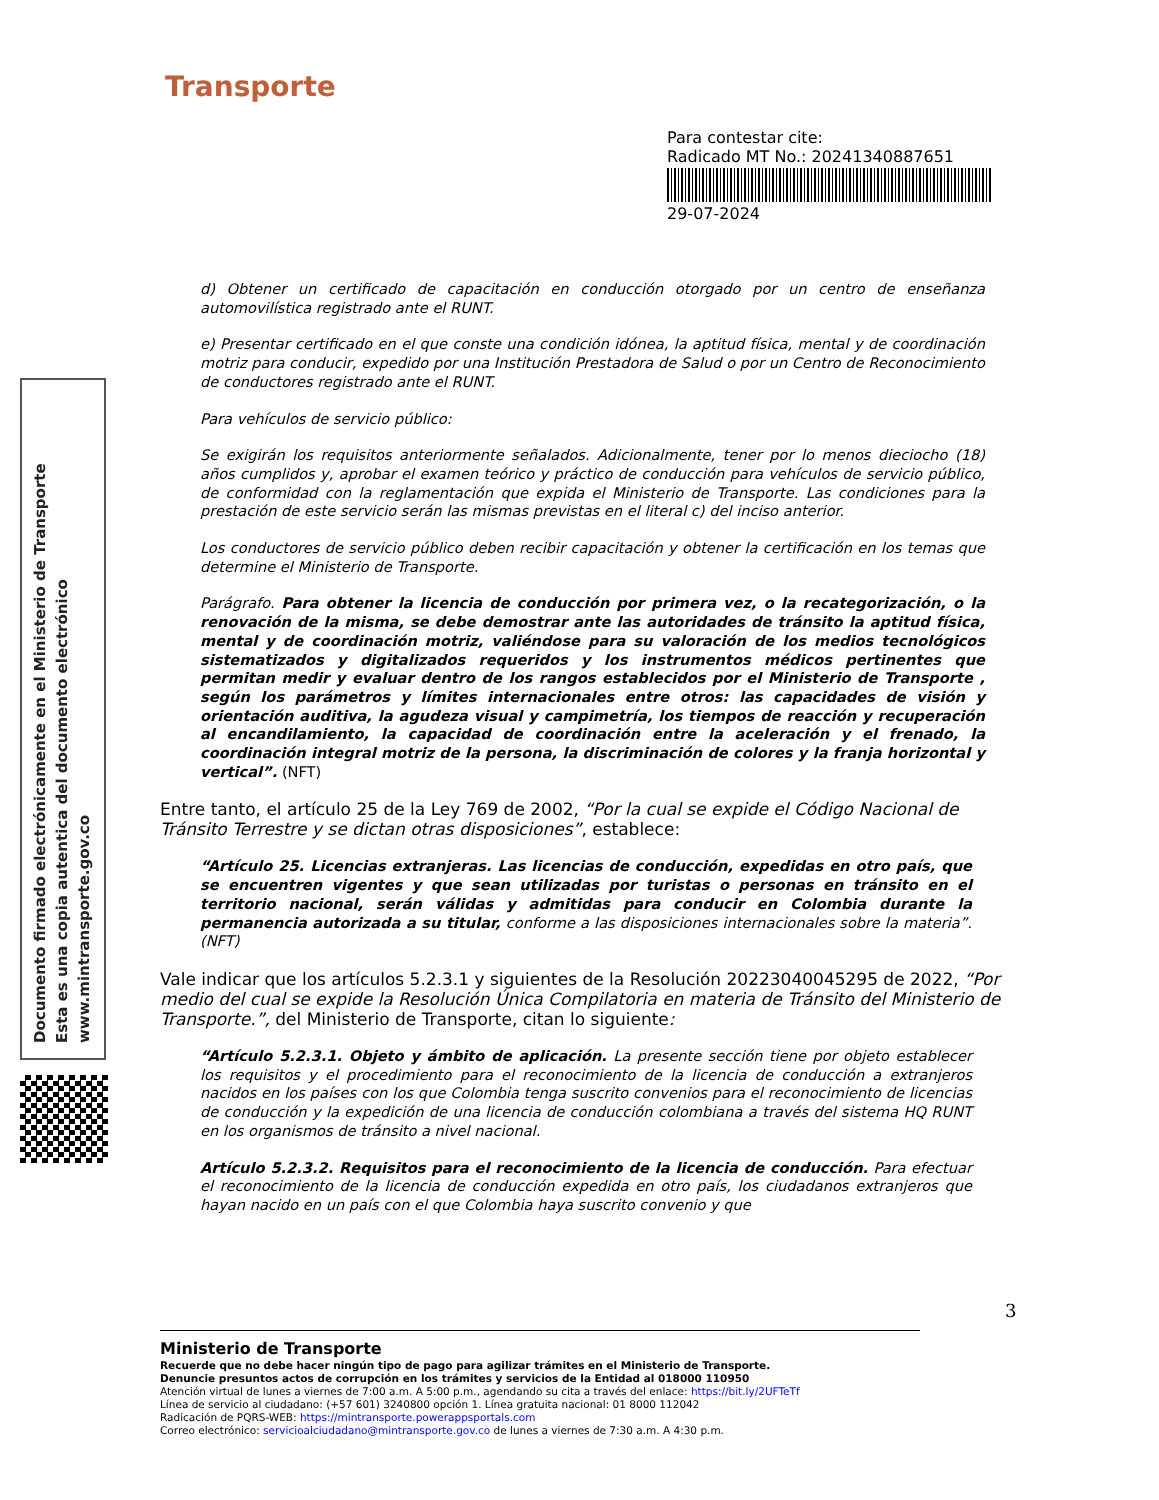Transporte
Para contestar cite:
Radicado MT No.: 20241340887651
29-07-2024
Documento firmado electrónicamente en el Ministerio de Transporte
Esta es una copia autentica del documento electrónico
www.mintransporte.gov.co
d) Obtener un certificado de capacitación en conducción otorgado por un centro de enseñanza automovilística registrado ante el RUNT.
e) Presentar certificado en el que conste una condición idónea, la aptitud física, mental y de coordinación motriz para conducir, expedido por una Institución Prestadora de Salud o por un Centro de Reconocimiento de conductores registrado ante el RUNT.
Para vehículos de servicio público:
Se exigirán los requisitos anteriormente señalados. Adicionalmente, tener por lo menos dieciocho (18) años cumplidos y, aprobar el examen teórico y práctico de conducción para vehículos de servicio público, de conformidad con la reglamentación que expida el Ministerio de Transporte. Las condiciones para la prestación de este servicio serán las mismas previstas en el literal c) del inciso anterior.
Los conductores de servicio público deben recibir capacitación y obtener la certificación en los temas que determine el Ministerio de Transporte.
Parágrafo. Para obtener la licencia de conducción por primera vez, o la recategorización, o la renovación de la misma, se debe demostrar ante las autoridades de tránsito la aptitud física, mental y de coordinación motriz, valiéndose para su valoración de los medios tecnológicos sistematizados y digitalizados requeridos y los instrumentos médicos pertinentes que permitan medir y evaluar dentro de los rangos establecidos por el Ministerio de Transporte , según los parámetros y límites internacionales entre otros: las capacidades de visión y orientación auditiva, la agudeza visual y campimetría, los tiempos de reacción y recuperación al encandilamiento, la capacidad de coordinación entre la aceleración y el frenado, la coordinación integral motriz de la persona, la discriminación de colores y la franja horizontal y vertical”. (NFT)
Entre tanto, el artículo 25 de la Ley 769 de 2002, “Por la cual se expide el Código Nacional de Tránsito Terrestre y se dictan otras disposiciones”, establece:
“Artículo 25. Licencias extranjeras. Las licencias de conducción, expedidas en otro país, que se encuentren vigentes y que sean utilizadas por turistas o personas en tránsito en el territorio nacional, serán válidas y admitidas para conducir en Colombia durante la permanencia autorizada a su titular, conforme a las disposiciones internacionales sobre la materia”. (NFT)
Vale indicar que los artículos 5.2.3.1 y siguientes de la Resolución 20223040045295 de 2022, “Por medio del cual se expide la Resolución Única Compilatoria en materia de Tránsito del Ministerio de Transporte.”, del Ministerio de Transporte, citan lo siguiente:
“Artículo 5.2.3.1. Objeto y ámbito de aplicación. La presente sección tiene por objeto establecer los requisitos y el procedimiento para el reconocimiento de la licencia de conducción a extranjeros nacidos en los países con los que Colombia tenga suscrito convenios para el reconocimiento de licencias de conducción y la expedición de una licencia de conducción colombiana a través del sistema HQ RUNT en los organismos de tránsito a nivel nacional.
Artículo 5.2.3.2. Requisitos para el reconocimiento de la licencia de conducción. Para efectuar el reconocimiento de la licencia de conducción expedida en otro país, los ciudadanos extranjeros que hayan nacido en un país con el que Colombia haya suscrito convenio y que
3
Ministerio de Transporte
Recuerde que no debe hacer ningún tipo de pago para agilizar trámites en el Ministerio de Transporte.
Denuncie presuntos actos de corrupción en los trámites y servicios de la Entidad al 018000 110950
Atención virtual de lunes a viernes de 7:00 a.m. A 5:00 p.m., agendando su cita a través del enlace: https://bit.ly/2UFTeTf
Línea de servicio al ciudadano: (+57 601) 3240800 opción 1. Línea gratuita nacional: 01 8000 112042
Radicación de PQRS-WEB: https://mintransporte.powerappsportals.com
Correo electrónico: servicioalciudadano@mintransporte.gov.co de lunes a viernes de 7:30 a.m. A 4:30 p.m.